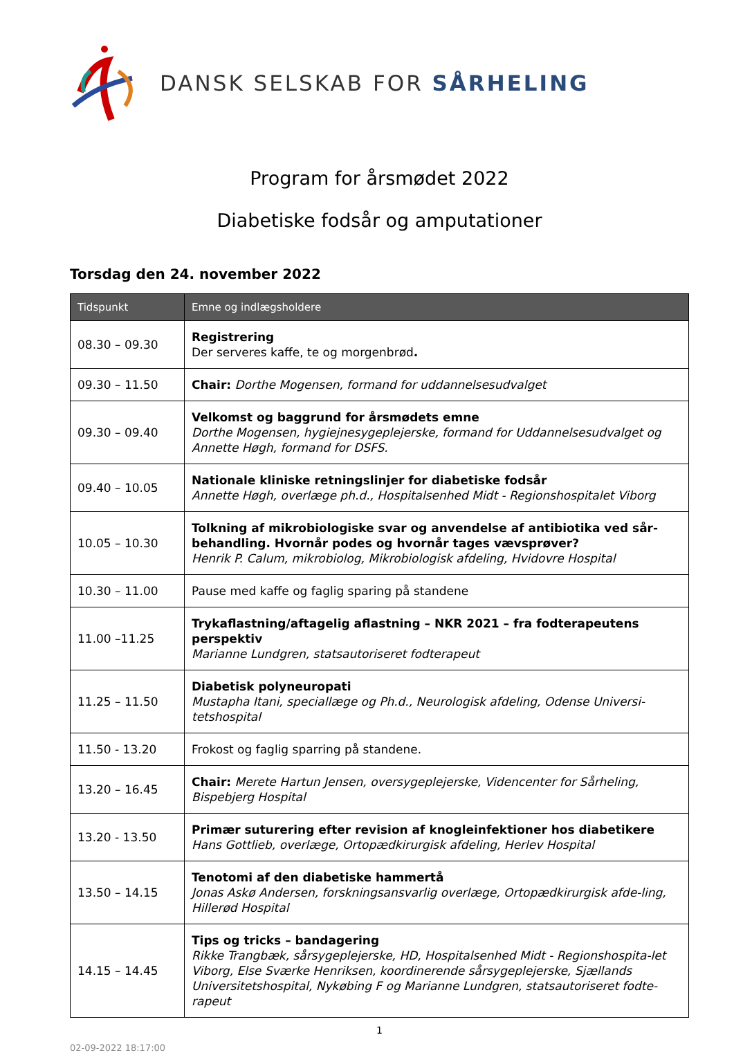DANSK SELSKAB FOR SÅRHELING
Program for årsmødet 2022
Diabetiske fodsår og amputationer
Torsdag den 24. november 2022
| Tidspunkt | Emne og indlægsholdere |
| --- | --- |
| 08.30 – 09.30 | Registrering Der serveres kaffe, te og morgenbrød . |
| 09.30 – 11.50 | Chair: Dorthe Mogensen, formand for uddannelsesudvalget |
| 09.30 – 09.40 | Velkomst og baggrund for årsmødets emne Dorthe Mogensen, hygiejnesygeplejerske, formand for Uddannelsesudvalget og Annette Høgh, formand for DSFS. |
| 09.40 – 10.05 | Nationale kliniske retningslinjer for diabetiske fodsår Annette Høgh, overlæge ph.d., Hospitalsenhed Midt - Regionshospitalet Viborg |
| 10.05 – 10.30 | Tolkning af mikrobiologiske svar og anvendelse af antibiotika ved sår-behandling. Hvornår podes og hvornår tages vævsprøver? Henrik P. Calum, mikrobiolog, Mikrobiologisk afdeling, Hvidovre Hospital |
| 10.30 – 11.00 | Pause med kaffe og faglig sparing på standene |
| 11.00 –11.25 | Trykaflastning/aftagelig aflastning – NKR 2021 – fra fodterapeutens perspektiv Marianne Lundgren, statsautoriseret fodterapeut |
| 11.25 – 11.50 | Diabetisk polyneuropati Mustapha Itani, speciallæge og Ph.d., Neurologisk afdeling, Odense Universi-tetshospital |
| 11.50 - 13.20 | Frokost og faglig sparring på standene. |
| 13.20 – 16.45 | Chair: Merete Hartun Jensen, oversygeplejerske, Videncenter for Sårheling, Bispebjerg Hospital |
| 13.20 - 13.50 | Primær suturering efter revision af knogleinfektioner hos diabetikere Hans Gottlieb, overlæge, Ortopædkirurgisk afdeling, Herlev Hospital |
| 13.50 – 14.15 | Tenotomi af den diabetiske hammertå Jonas Askø Andersen, forskningsansvarlig overlæge, Ortopædkirurgisk afde-ling, Hillerød Hospital |
| 14.15 – 14.45 | Tips og tricks – bandagering Rikke Trangbæk, sårsygeplejerske, HD, Hospitalsenhed Midt - Regionshospita-let Viborg, Else Sværke Henriksen, koordinerende sårsygeplejerske, Sjællands Universitetshospital, Nykøbing F og Marianne Lundgren, statsautoriseret fodte-rapeut |
1
02-09-2022 18:17:00